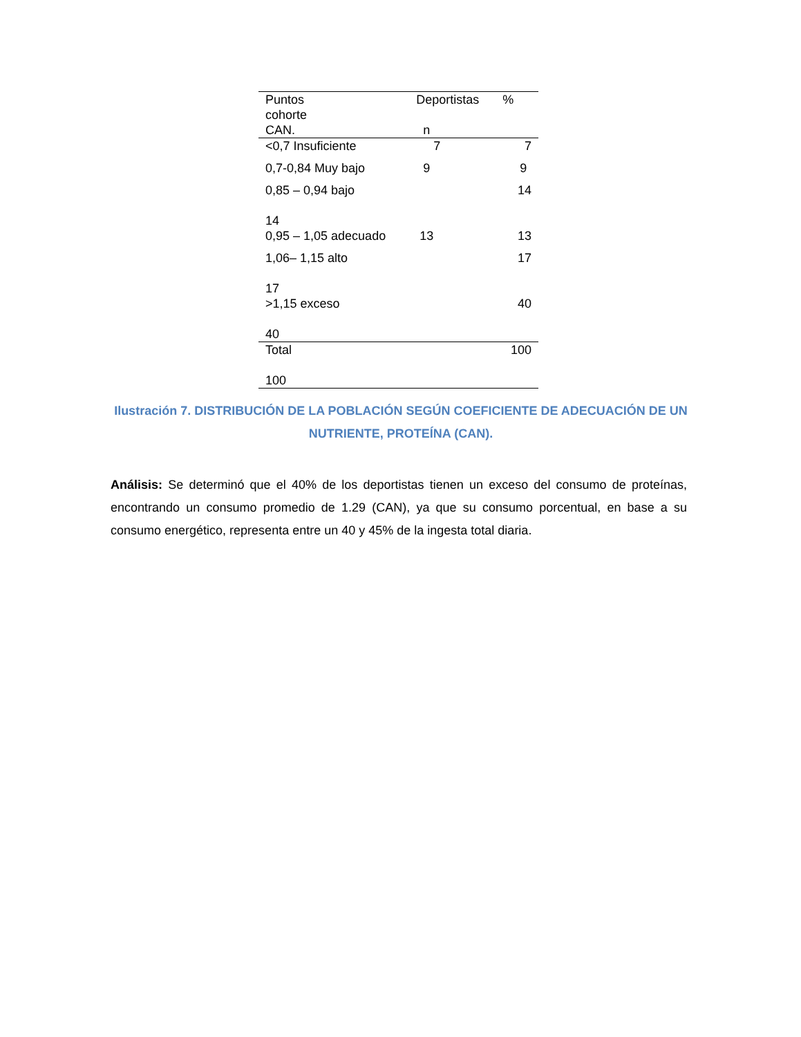| Puntos cohorte CAN. | Deportistas n | % |
| --- | --- | --- |
| <0,7 Insuficiente | 7 | 7 |
| 0,7-0,84 Muy bajo | 9 | 9 |
| 0,85 – 0,94 bajo 14 | | 14 |
| 0,95 – 1,05 adecuado | 13 | 13 |
| 1,06– 1,15 alto 17 | | 17 |
| >1,15 exceso 40 | | 40 |
| Total 100 | | 100 |
Ilustración 7. DISTRIBUCIÓN DE LA POBLACIÓN SEGÚN COEFICIENTE DE ADECUACIÓN DE UN NUTRIENTE, PROTEÍNA (CAN).
Análisis: Se determinó que el 40% de los deportistas tienen un exceso del consumo de proteínas, encontrando un consumo promedio de 1.29 (CAN), ya que su consumo porcentual, en base a su consumo energético, representa entre un 40 y 45% de la ingesta total diaria.